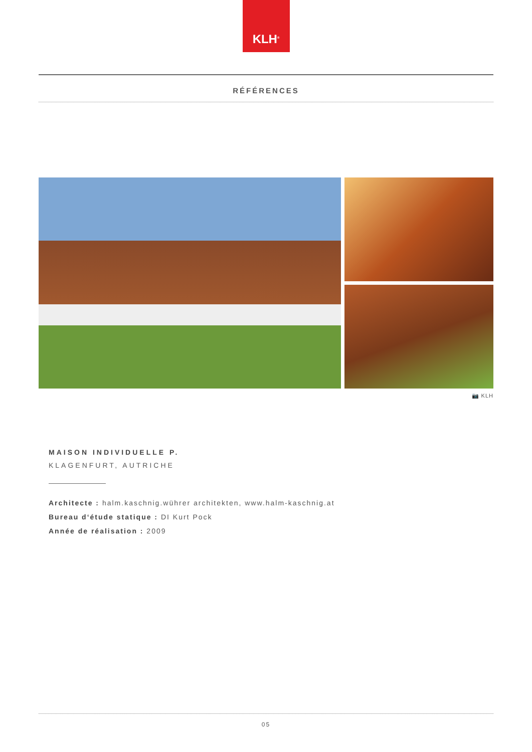KLH<sup>®</sup>
RÉFÉRENCES
📷 KLH
MAISON INDIVIDUELLE P.
KLAGENFURT, AUTRICHE
Architecte : halm.kaschnig.wührer architekten, www.halm-kaschnig.at
Bureau d‘étude statique : DI Kurt Pock
Année de réalisation : 2009
05